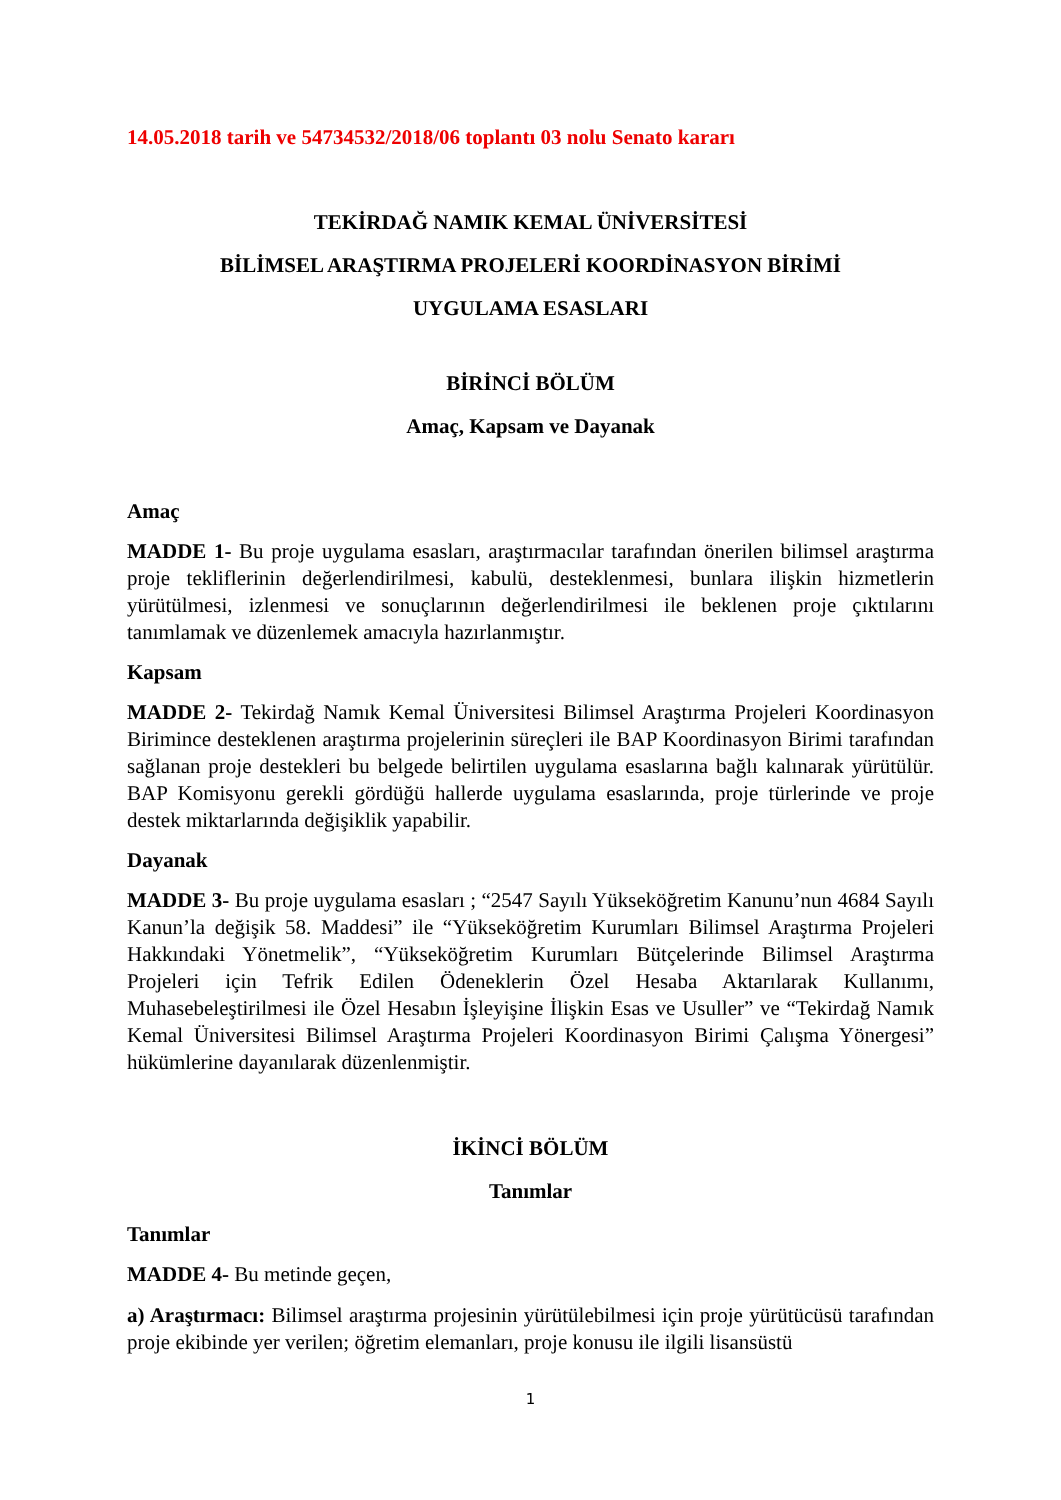14.05.2018 tarih ve 54734532/2018/06 toplantı 03 nolu Senato kararı
TEKİRDAĞ NAMIK KEMAL ÜNİVERSİTESİ
BİLİMSEL ARAŞTIRMA PROJELERİ KOORDİNASYON BİRİMİ
UYGULAMA ESASLARI
BİRİNCİ BÖLÜM
Amaç, Kapsam ve Dayanak
Amaç
MADDE 1- Bu proje uygulama esasları, araştırmacılar tarafından önerilen bilimsel araştırma proje tekliflerinin değerlendirilmesi, kabulü, desteklenmesi, bunlara ilişkin hizmetlerin yürütülmesi, izlenmesi ve sonuçlarının değerlendirilmesi ile beklenen proje çıktılarını tanımlamak ve düzenlemek amacıyla hazırlanmıştır.
Kapsam
MADDE 2- Tekirdağ Namık Kemal Üniversitesi Bilimsel Araştırma Projeleri Koordinasyon Birimince desteklenen araştırma projelerinin süreçleri ile BAP Koordinasyon Birimi tarafından sağlanan proje destekleri bu belgede belirtilen uygulama esaslarına bağlı kalınarak yürütülür. BAP Komisyonu gerekli gördüğü hallerde uygulama esaslarında, proje türlerinde ve proje destek miktarlarında değişiklik yapabilir.
Dayanak
MADDE 3- Bu proje uygulama esasları ; “2547 Sayılı Yükseköğretim Kanunu’nun 4684 Sayılı Kanun’la değişik 58. Maddesi” ile “Yükseköğretim Kurumları Bilimsel Araştırma Projeleri Hakkındaki Yönetmelik”, “Yükseköğretim Kurumları Bütçelerinde Bilimsel Araştırma Projeleri için Tefrik Edilen Ödeneklerin Özel Hesaba Aktarılarak Kullanımı, Muhasebeleştirilmesi ile Özel Hesabın İşleyişine İlişkin Esas ve Usuller” ve “Tekirdağ Namık Kemal Üniversitesi Bilimsel Araştırma Projeleri Koordinasyon Birimi Çalışma Yönergesi” hükümlerine dayanılarak düzenlenmiştir.
İKİNCİ BÖLÜM
Tanımlar
Tanımlar
MADDE 4- Bu metinde geçen,
a) Araştırmacı: Bilimsel araştırma projesinin yürütülebilmesi için proje yürütücüsü tarafından proje ekibinde yer verilen; öğretim elemanları, proje konusu ile ilgili lisansüstü
1